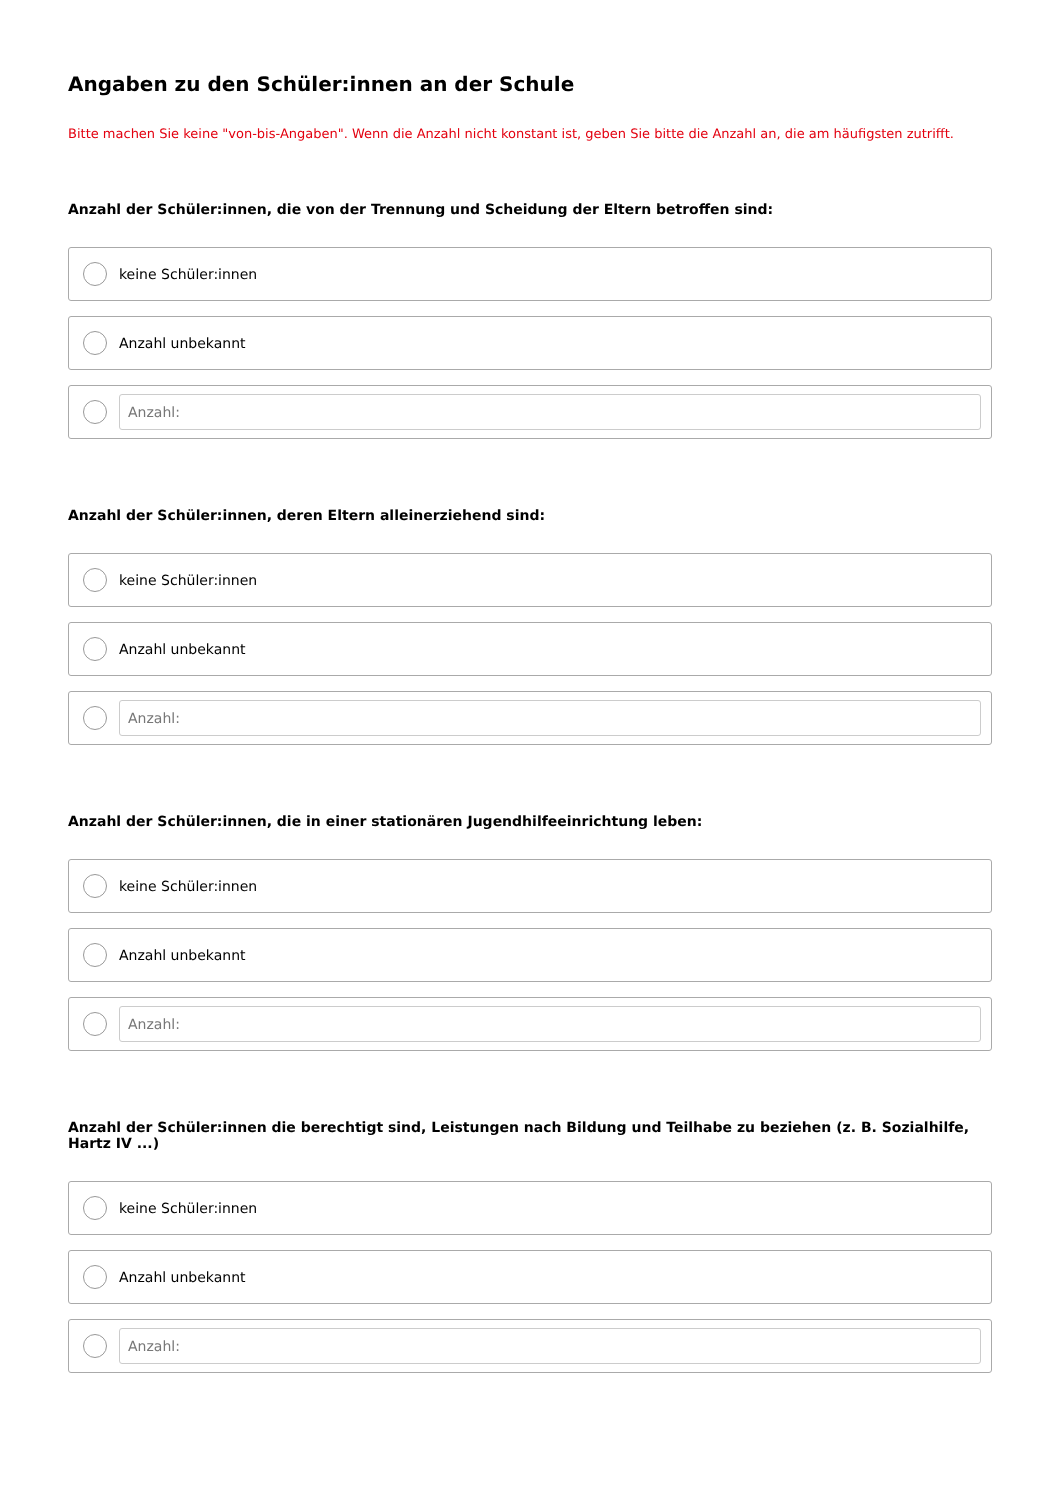Angaben zu den Schüler:innen an der Schule
Bitte machen Sie keine "von-bis-Angaben". Wenn die Anzahl nicht konstant ist, geben Sie bitte die Anzahl an, die am häufigsten zutrifft.
Anzahl der Schüler:innen, die von der Trennung und Scheidung der Eltern betroffen sind:
keine Schüler:innen
Anzahl unbekannt
Anzahl:
Anzahl der Schüler:innen, deren Eltern alleinerziehend sind:
keine Schüler:innen
Anzahl unbekannt
Anzahl:
Anzahl der Schüler:innen, die in einer stationären Jugendhilfeeinrichtung leben:
keine Schüler:innen
Anzahl unbekannt
Anzahl:
Anzahl der Schüler:innen die berechtigt sind, Leistungen nach Bildung und Teilhabe zu beziehen (z. B. Sozialhilfe, Hartz IV ...)
keine Schüler:innen
Anzahl unbekannt
Anzahl: